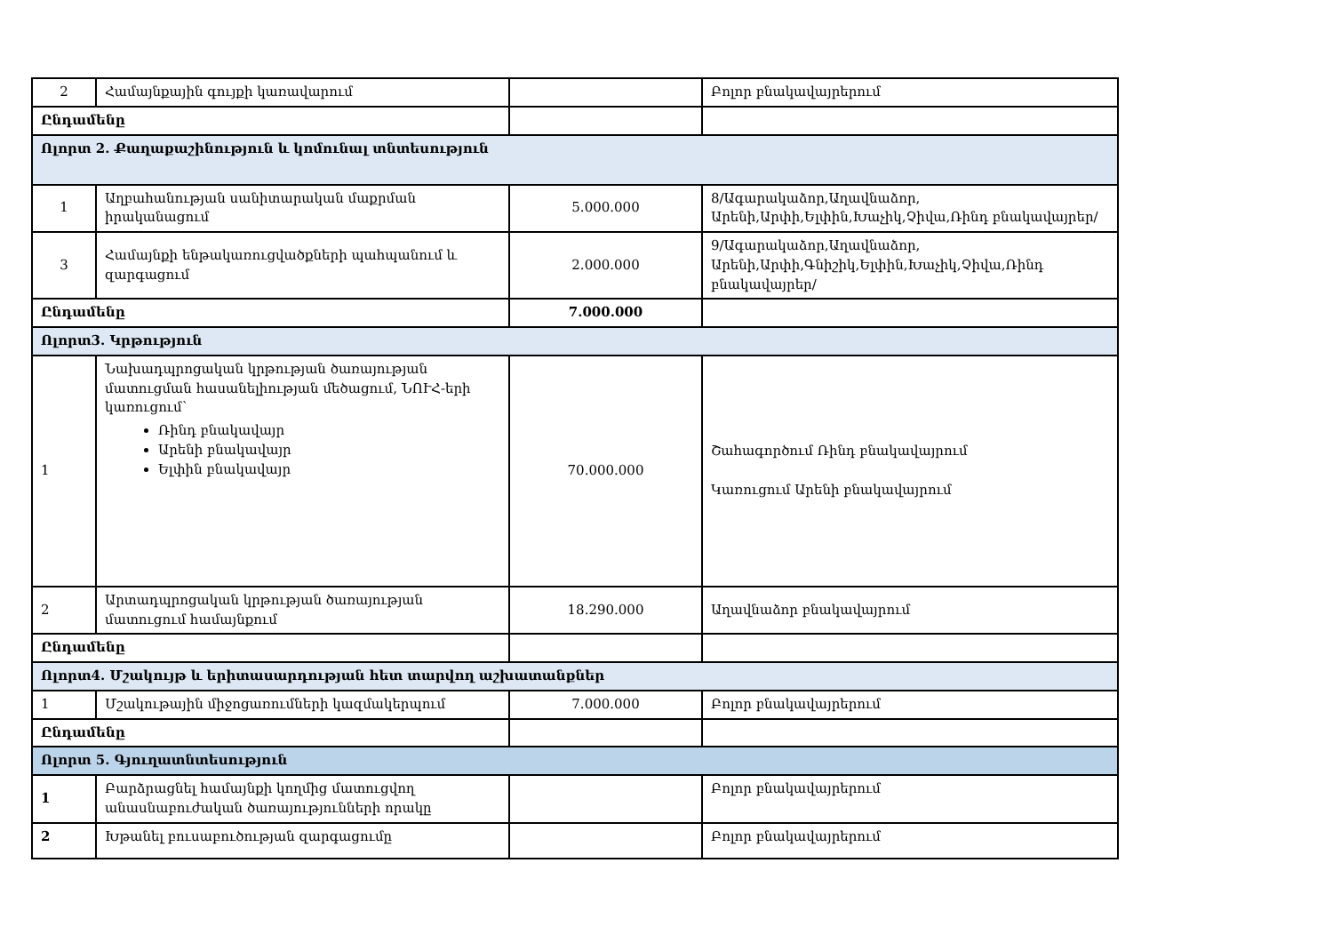| 2 | Համայնքային գույքի կառավարում | | Բոլոր բնակավայրերում |
| Ընդամենը | | | |
| Ոլորտ 2. Քաղաքաշինություն և կոմունալ տնտեսություն | | | |
| 1 | Աղբահանության սանիտարական մաքրման իրականացում | 5.000.000 | 8/Ագարակաձոր,Աղավնաձոր, Արենի,Արփի,Ելփին,Խաչիկ,Չիվա,Ռինդ բնակավայրեր/ |
| 3 | Համայնքի ենթակառուցվածքների պահպանում և զարգացում | 2.000.000 | 9/Ագարակաձոր,Աղավնաձոր, Արենի,Արփի,Գնիշիկ,Ելփին,Խաչիկ,Չիվա,Ռինդ բնակավայրեր/ |
| Ընդամենը | | 7.000.000 | |
| Ոլորտ3. Կրթություն | | | |
| 1 | Նախադպրոցական կրթության ծառայության մատուցման հասանելիության մեծացում, ՆՈՒՀ-երի կառուցում՝ Ռինդ բնակավայր Արենի բնակավայր Ելփին բնակավայր | 70.000.000 | Շահագործում Ռինդ բնակավայրում Կառուցում Արենի բնակավայրում |
| 2 | Արտադպրոցական կրթության ծառայության մատուցում համայնքում | 18.290.000 | Աղավնաձոր բնակավայրում |
| Ընդամենը | | | |
| Ոլորտ4. Մշակույթ և երիտասարդության հետ տարվող աշխատանքներ | | | |
| 1 | Մշակութային միջոցառումների կազմակերպում | 7.000.000 | Բոլոր բնակավայրերում |
| Ընդամենը | | | |
| Ոլորտ 5. Գյուղատնտեսություն | | | |
| 1 | Բարձրացնել համայնքի կողմից մատուցվող անասնաբուժական ծառայությունների որակը | | Բոլոր բնակավայրերում |
| 2 | Խթանել բուսաբուծության զարգացումը | | Բոլոր բնակավայրերում |